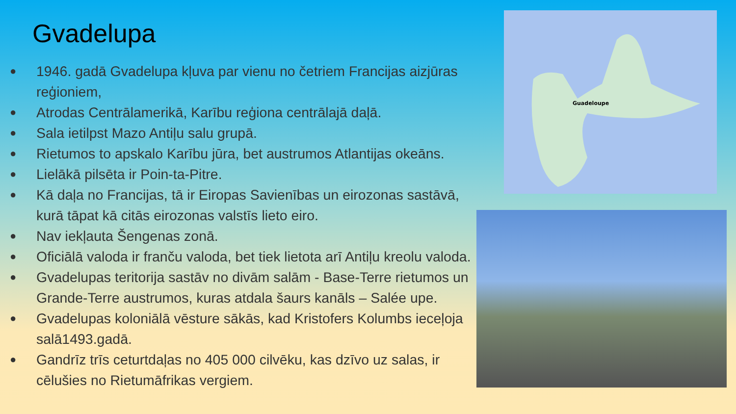Gvadelupa
● 1946. gadā Gvadelupa kļuva par vienu no četriem Francijas aizjūras reģioniem,
● Atrodas Centrālamerikā, Karību reģiona centrālajā daļā.
● Sala ietilpst Mazo Antiļu salu grupā.
● Rietumos to apskalo Karību jūra, bet austrumos Atlantijas okeāns.
● Lielākā pilsēta ir Poin-ta-Pitre.
● Kā daļa no Francijas, tā ir Eiropas Savienības un eirozonas sastāvā, kurā tāpat kā citās eirozonas valstīs lieto eiro.
● Nav iekļauta Šengenas zonā.
● Oficiālā valoda ir franču valoda, bet tiek lietota arī Antiļu kreolu valoda.
● Gvadelupas teritorija sastāv no divām salām - Base-Terre rietumos un Grande-Terre austrumos, kuras atdala šaurs kanāls – Salée upe.
● Gvadelupas koloniālā vēsture sākās, kad Kristofers Kolumbs ieceļoja salā1493.gadā.
● Gandrīz trīs ceturtdaļas no 405 000 cilvēku, kas dzīvo uz salas, ir cēlušies no Rietumāfrikas vergiem.
Guadeloupe